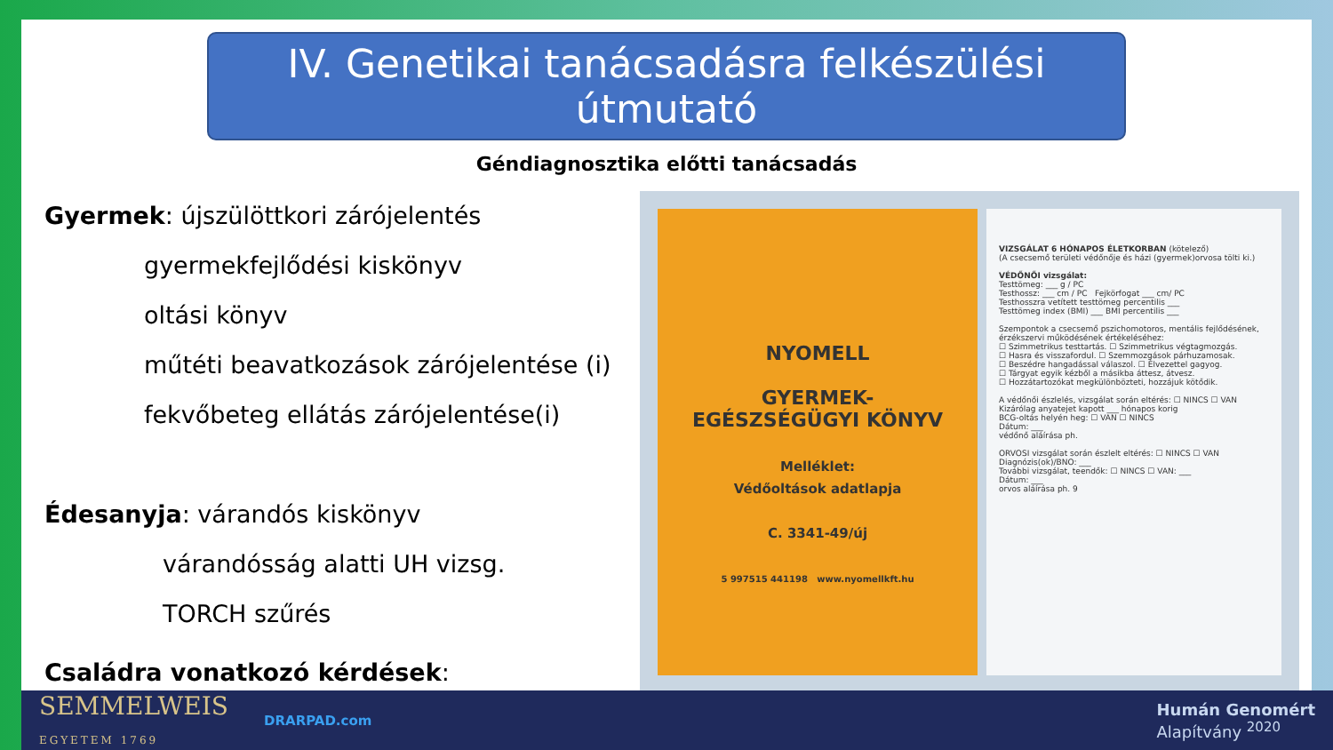IV. Genetikai tanácsadásra felkészülési útmutató
Géndiagnosztika előtti tanácsadás
Gyermek: újszülöttkori zárójelentés
gyermekfejlődési kiskönyv
oltási könyv
műtéti beavatkozások zárójelentése (i)
fekvőbeteg ellátás zárójelentése(i)
Édesanyja: várandós kiskönyv
várandósság alatti UH vizsg.
TORCH szűrés
Családra vonatkozó kérdések:
NYOMELL
GYERMEK-
EGÉSZSÉGÜGYI KÖNYV
Melléklet:
Védőoltások adatlapja
C. 3341-49/új
5 997515 441198 www.nyomellkft.hu
VIZSGÁLAT 6 HÓNAPOS ÉLETKORBAN (kötelező)
(A csecsemő területi védőnője és házi (gyermek)orvosa tölti ki.)
VÉDŐNŐI vizsgálat:
Testtömeg: ___ g / PC
Testhossz: ___ cm / PC Fejkörfogat ___ cm/ PC
Testhosszra vetített testtömeg percentilis ___
Testtömeg index (BMI) ___ BMI percentilis ___
Szempontok a csecsemő pszichomotoros, mentális fejlődésének, érzékszervi működésének értékeléséhez:
☐ Szimmetrikus testtartás. ☐ Szimmetrikus végtagmozgás.
☐ Hasra és visszafordul. ☐ Szemmozgások párhuzamosak.
☐ Beszédre hangadással válaszol. ☐ Élvezettel gagyog.
☐ Tárgyat egyik kézből a másikba áttesz, átvesz.
☐ Hozzátartozókat megkülönbözteti, hozzájuk kötődik.
A védőnői észlelés, vizsgálat során eltérés: ☐ NINCS ☐ VAN
Kizárólag anyatejet kapott ___ hónapos korig
BCG-oltás helyén heg: ☐ VAN ☐ NINCS
Dátum: ___
védőnő aláírása ph.
ORVOSI vizsgálat során észlelt eltérés: ☐ NINCS ☐ VAN
Diagnózis(ok)/BNO: ___
További vizsgálat, teendők: ☐ NINCS ☐ VAN: ___
Dátum: ___
orvos aláírása ph. 9
SEMMELWEIS
EGYETEM 1769
DRARPAD.com
Humán Genomért
Alapítvány <sup>2020</sup>